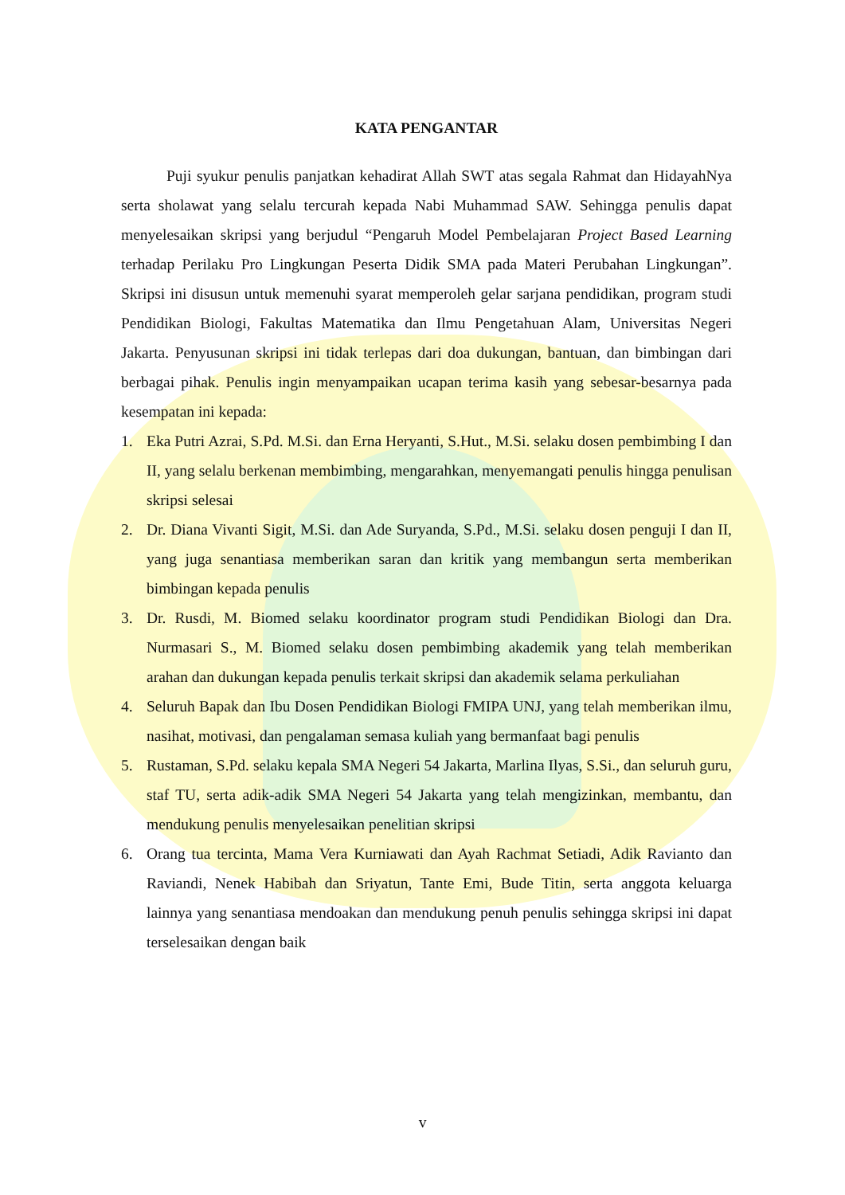KATA PENGANTAR
Puji syukur penulis panjatkan kehadirat Allah SWT atas segala Rahmat dan HidayahNya serta sholawat yang selalu tercurah kepada Nabi Muhammad SAW. Sehingga penulis dapat menyelesaikan skripsi yang berjudul “Pengaruh Model Pembelajaran Project Based Learning terhadap Perilaku Pro Lingkungan Peserta Didik SMA pada Materi Perubahan Lingkungan”. Skripsi ini disusun untuk memenuhi syarat memperoleh gelar sarjana pendidikan, program studi Pendidikan Biologi, Fakultas Matematika dan Ilmu Pengetahuan Alam, Universitas Negeri Jakarta. Penyusunan skripsi ini tidak terlepas dari doa dukungan, bantuan, dan bimbingan dari berbagai pihak. Penulis ingin menyampaikan ucapan terima kasih yang sebesar-besarnya pada kesempatan ini kepada:
1. Eka Putri Azrai, S.Pd. M.Si. dan Erna Heryanti, S.Hut., M.Si. selaku dosen pembimbing I dan II, yang selalu berkenan membimbing, mengarahkan, menyemangati penulis hingga penulisan skripsi selesai
2. Dr. Diana Vivanti Sigit, M.Si. dan Ade Suryanda, S.Pd., M.Si. selaku dosen penguji I dan II, yang juga senantiasa memberikan saran dan kritik yang membangun serta memberikan bimbingan kepada penulis
3. Dr. Rusdi, M. Biomed selaku koordinator program studi Pendidikan Biologi dan Dra. Nurmasari S., M. Biomed selaku dosen pembimbing akademik yang telah memberikan arahan dan dukungan kepada penulis terkait skripsi dan akademik selama perkuliahan
4. Seluruh Bapak dan Ibu Dosen Pendidikan Biologi FMIPA UNJ, yang telah memberikan ilmu, nasihat, motivasi, dan pengalaman semasa kuliah yang bermanfaat bagi penulis
5. Rustaman, S.Pd. selaku kepala SMA Negeri 54 Jakarta, Marlina Ilyas, S.Si., dan seluruh guru, staf TU, serta adik-adik SMA Negeri 54 Jakarta yang telah mengizinkan, membantu, dan mendukung penulis menyelesaikan penelitian skripsi
6. Orang tua tercinta, Mama Vera Kurniawati dan Ayah Rachmat Setiadi, Adik Ravianto dan Raviandi, Nenek Habibah dan Sriyatun, Tante Emi, Bude Titin, serta anggota keluarga lainnya yang senantiasa mendoakan dan mendukung penuh penulis sehingga skripsi ini dapat terselesaikan dengan baik
v